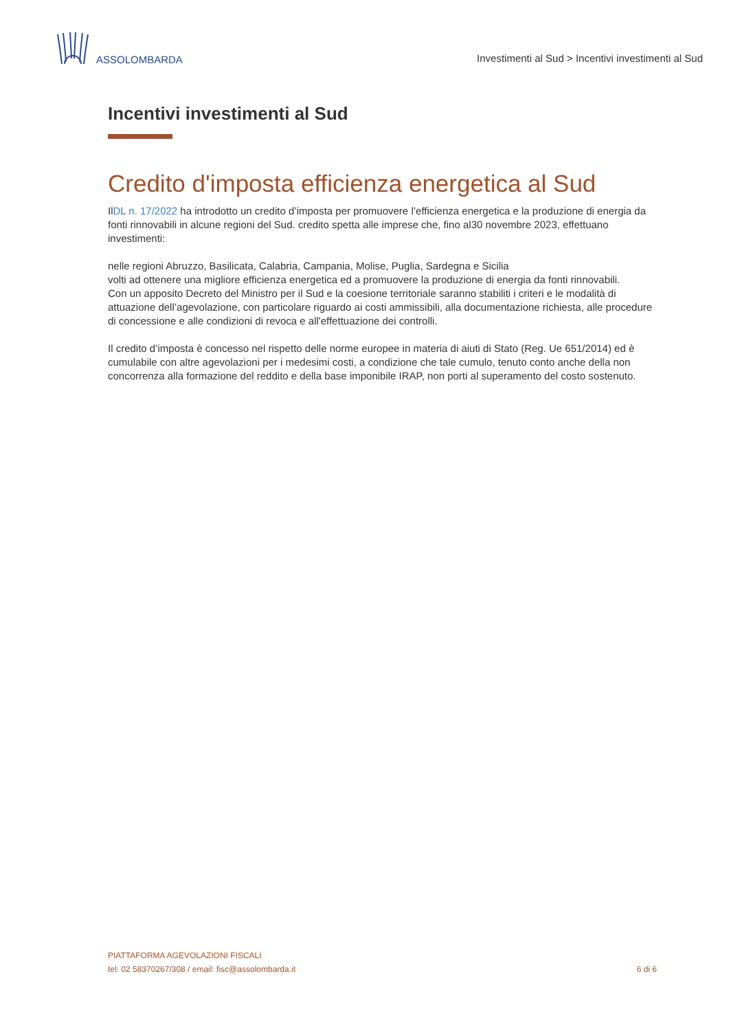ASSOLOMBARDA
Investimenti al Sud > Incentivi investimenti al Sud
Incentivi investimenti al Sud
Credito d'imposta efficienza energetica al Sud
IlDL n. 17/2022 ha introdotto un credito d’imposta per promuovere l’efficienza energetica e la produzione di energia da fonti rinnovabili in alcune regioni del Sud. credito spetta alle imprese che, fino al30 novembre 2023, effettuano investimenti:
nelle regioni Abruzzo, Basilicata, Calabria, Campania, Molise, Puglia, Sardegna e Sicilia
volti ad ottenere una migliore efficienza energetica ed a promuovere la produzione di energia da fonti rinnovabili.
Con un apposito Decreto del Ministro per il Sud e la coesione territoriale saranno stabiliti i criteri e le modalità di attuazione dell’agevolazione, con particolare riguardo ai costi ammissibili, alla documentazione richiesta, alle procedure di concessione e alle condizioni di revoca e all'effettuazione dei controlli.
Il credito d’imposta è concesso nel rispetto delle norme europee in materia di aiuti di Stato (Reg. Ue 651/2014) ed è cumulabile con altre agevolazioni per i medesimi costi, a condizione che tale cumulo, tenuto conto anche della non concorrenza alla formazione del reddito e della base imponibile IRAP, non porti al superamento del costo sostenuto.
PIATTAFORMA AGEVOLAZIONI FISCALI
tel: 02 58370267/308 / email: fisc@assolombarda.it
6 di 6